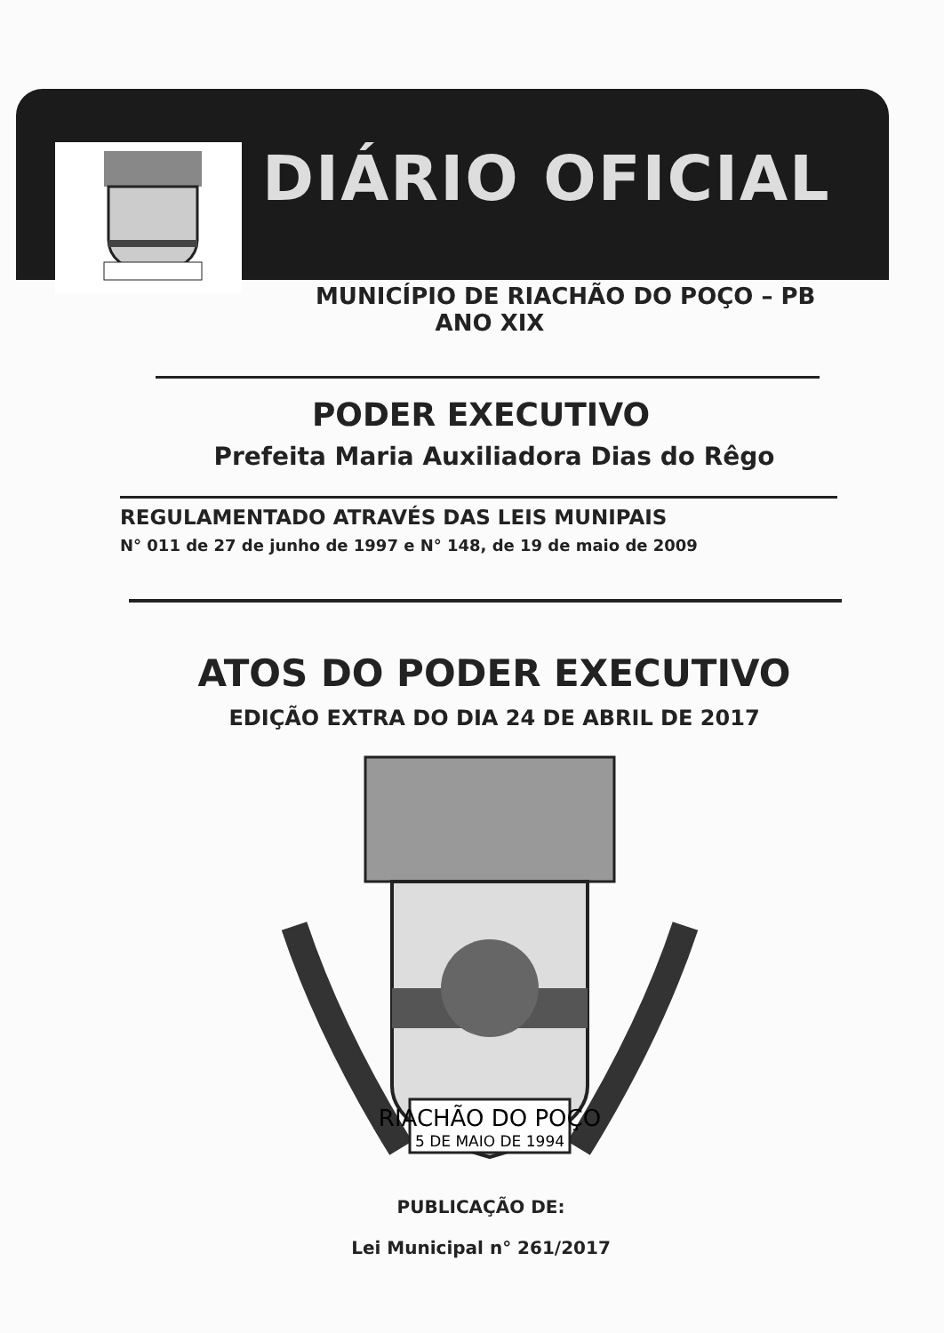DIÁRIO OFICIAL
MUNICÍPIO DE RIACHÃO DO POÇO – PB
ANO XIX
PODER EXECUTIVO
Prefeita Maria Auxiliadora Dias do Rêgo
REGULAMENTADO ATRAVÉS DAS LEIS MUNIPAIS
N° 011 de 27 de junho de 1997 e N° 148, de 19 de maio de 2009
ATOS DO PODER EXECUTIVO
EDIÇÃO EXTRA DO DIA 24 DE ABRIL DE 2017
RIACHÃO DO POÇO
5 DE MAIO DE 1994
PUBLICAÇÃO DE:
Lei Municipal n° 261/2017